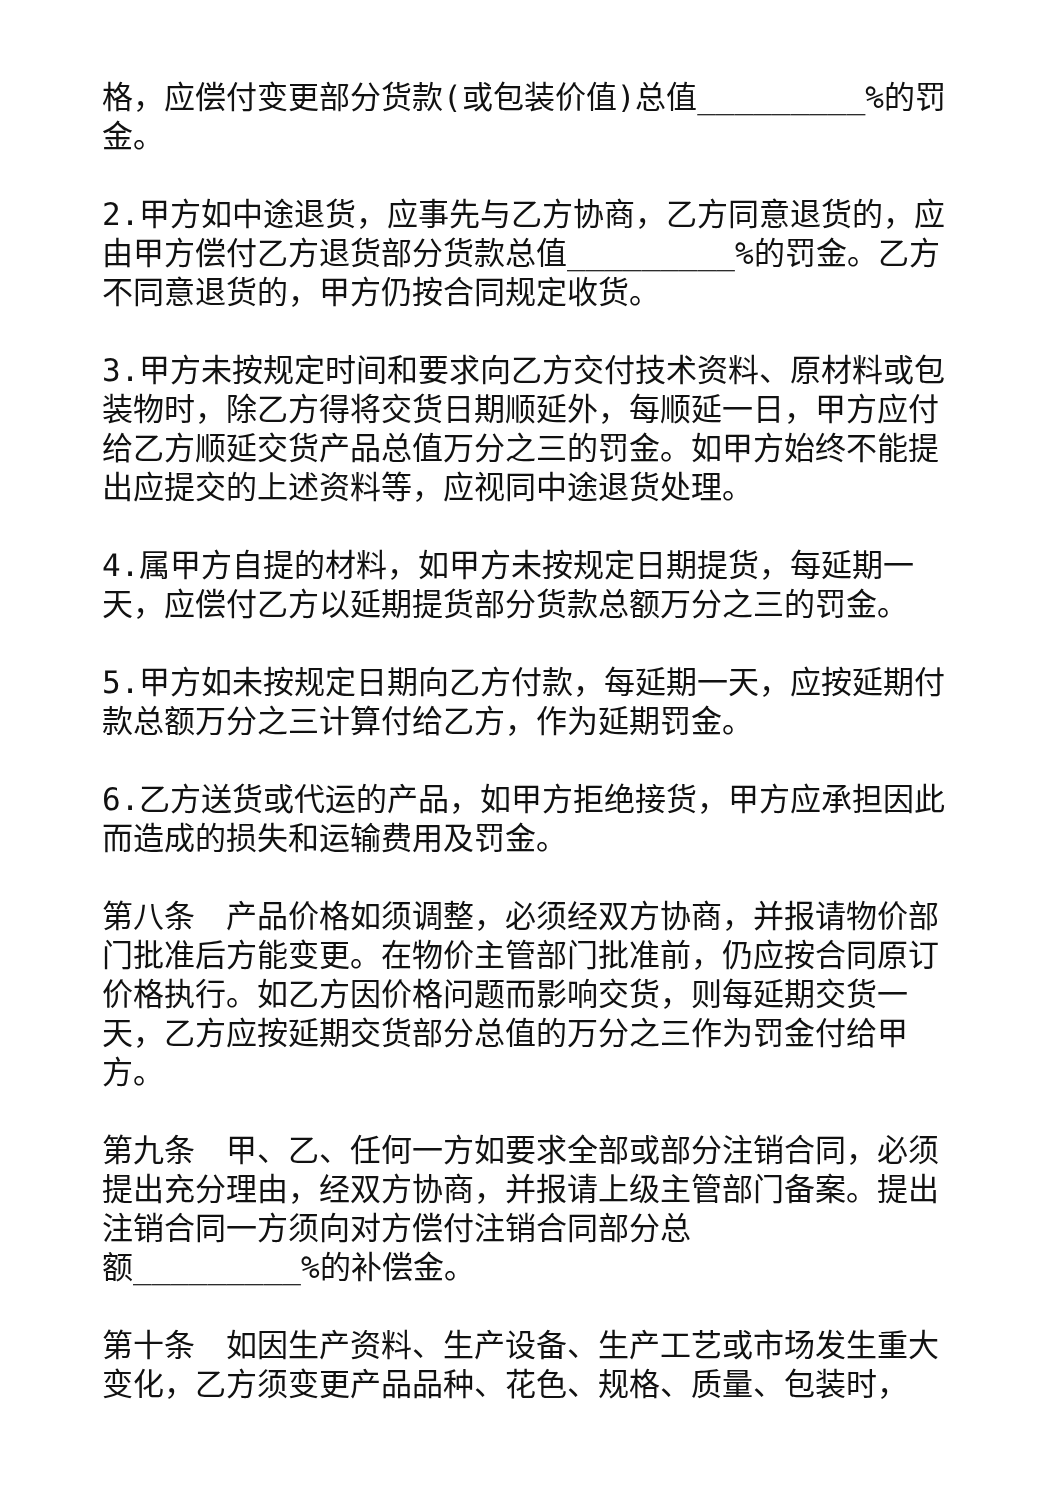格，应偿付变更部分货款(或包装价值)总值_________%的罚金。
2.甲方如中途退货，应事先与乙方协商，乙方同意退货的，应由甲方偿付乙方退货部分货款总值_________%的罚金。乙方不同意退货的，甲方仍按合同规定收货。
3.甲方未按规定时间和要求向乙方交付技术资料、原材料或包装物时，除乙方得将交货日期顺延外，每顺延一日，甲方应付给乙方顺延交货产品总值万分之三的罚金。如甲方始终不能提出应提交的上述资料等，应视同中途退货处理。
4.属甲方自提的材料，如甲方未按规定日期提货，每延期一天，应偿付乙方以延期提货部分货款总额万分之三的罚金。
5.甲方如未按规定日期向乙方付款，每延期一天，应按延期付款总额万分之三计算付给乙方，作为延期罚金。
6.乙方送货或代运的产品，如甲方拒绝接货，甲方应承担因此而造成的损失和运输费用及罚金。
第八条　产品价格如须调整，必须经双方协商，并报请物价部门批准后方能变更。在物价主管部门批准前，仍应按合同原订价格执行。如乙方因价格问题而影响交货，则每延期交货一天，乙方应按延期交货部分总值的万分之三作为罚金付给甲方。
第九条　甲、乙、任何一方如要求全部或部分注销合同，必须提出充分理由，经双方协商，并报请上级主管部门备案。提出注销合同一方须向对方偿付注销合同部分总
额_________%的补偿金。
第十条　如因生产资料、生产设备、生产工艺或市场发生重大变化，乙方须变更产品品种、花色、规格、质量、包装时，